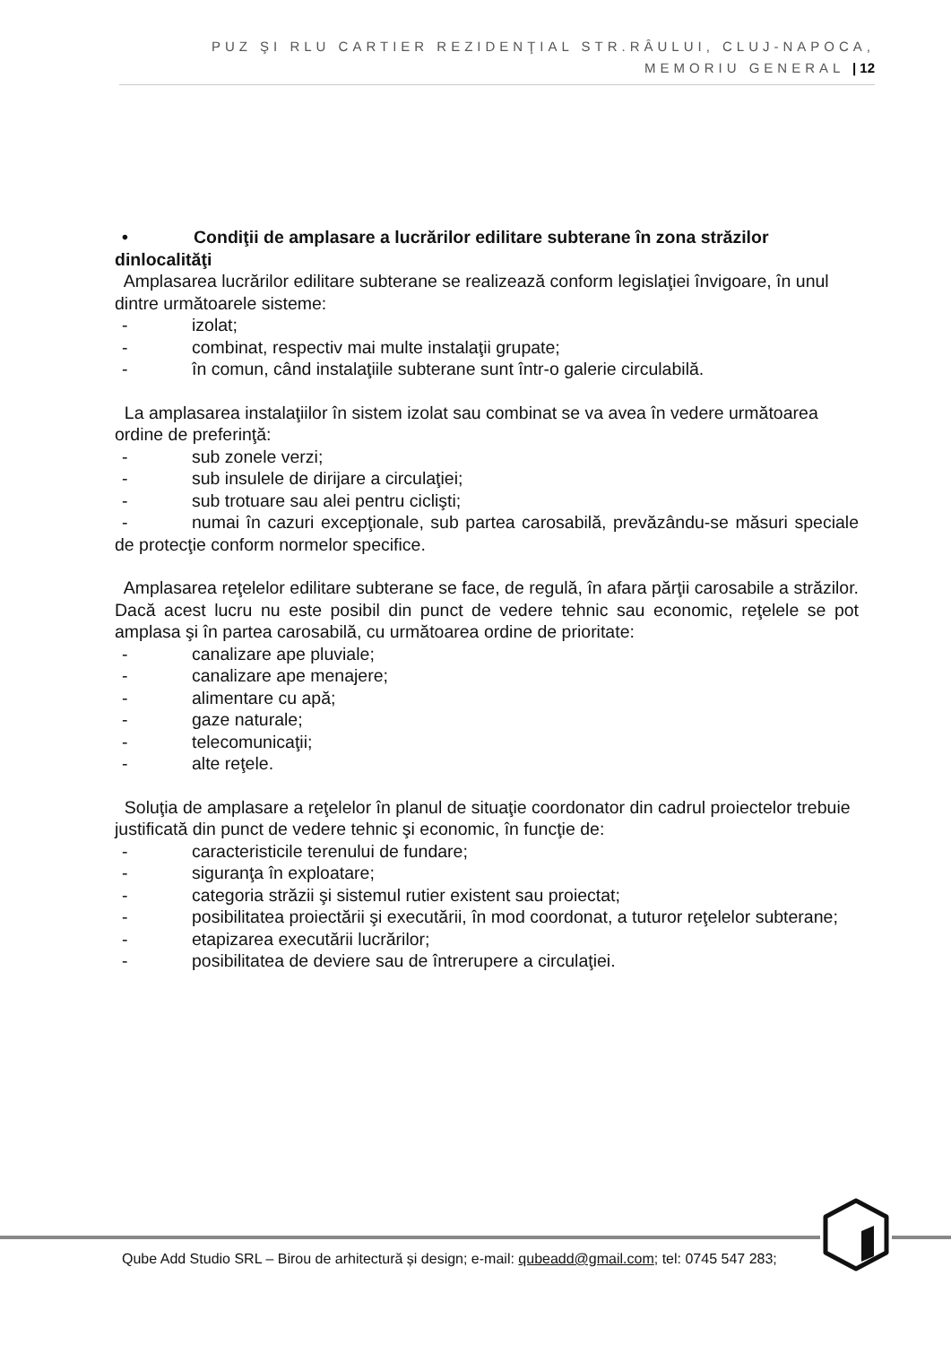PUZ ŞI RLU CARTIER REZIDENŢIAL STR.RÂULUI, CLUJ-NAPOCA,
MEMORIU GENERAL | 12
• Condiţii de amplasare a lucrărilor edilitare subterane în zona străzilor dinlocalităţi
Amplasarea lucrărilor edilitare subterane se realizează conform legislaţiei învigoare, în unul dintre următoarele sisteme:
- izolat;
- combinat, respectiv mai multe instalaţii grupate;
- în comun, când instalaţiile subterane sunt într-o galerie circulabilă.
La amplasarea instalaţiilor în sistem izolat sau combinat se va avea în vedere următoarea ordine de preferinţă:
- sub zonele verzi;
- sub insulele de dirijare a circulaţiei;
- sub trotuare sau alei pentru ciclişti;
- numai în cazuri excepţionale, sub partea carosabilă, prevăzându-se măsuri speciale de protecţie conform normelor specifice.
Amplasarea reţelelor edilitare subterane se face, de regulă, în afara părţii carosabile a străzilor. Dacă acest lucru nu este posibil din punct de vedere tehnic sau economic, reţelele se pot amplasa şi în partea carosabilă, cu următoarea ordine de prioritate:
- canalizare ape pluviale;
- canalizare ape menajere;
- alimentare cu apă;
- gaze naturale;
- telecomunicaţii;
- alte reţele.
Soluţia de amplasare a reţelelor în planul de situaţie coordonator din cadrul proiectelor trebuie justificată din punct de vedere tehnic şi economic, în funcţie de:
- caracteristicile terenului de fundare;
- siguranţa în exploatare;
- categoria străzii şi sistemul rutier existent sau proiectat;
- posibilitatea proiectării şi executării, în mod coordonat, a tuturor reţelelor subterane;
- etapizarea executării lucrărilor;
- posibilitatea de deviere sau de întrerupere a circulaţiei.
Qube Add Studio SRL – Birou de arhitectură și design; e-mail: qubeadd@gmail.com; tel: 0745 547 283;